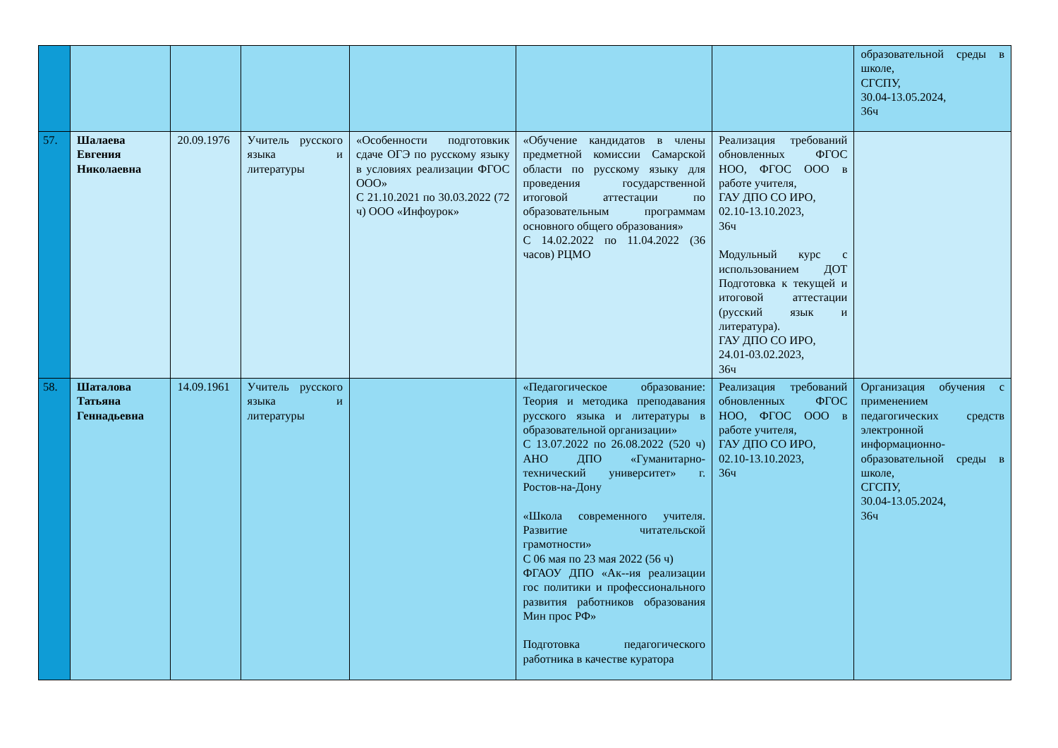| | | | | | | | образовательной среды в школе, СГСПУ, 30.04-13.05.2024, 36ч |
| 57. | Шалаева Евгения Николаевна | 20.09.1976 | Учитель русского языка и литературы | «Особенности подготовкик сдаче ОГЭ по русскому языку в условиях реализации ФГОС ООО» С 21.10.2021 по 30.03.2022 (72 ч) ООО «Инфоурок» | «Обучение кандидатов в члены предметной комиссии Самарской области по русскому языку для проведения государственной итоговой аттестации по образовательным программам основного общего образования» С 14.02.2022 по 11.04.2022 (36 часов) РЦМО | Реализация требований обновленных ФГОС НОО, ФГОС ООО в работе учителя, ГАУ ДПО СО ИРО, 02.10-13.10.2023, 36ч Модульный курс с использованием ДОТ Подготовка к текущей и итоговой аттестации (русский язык и литература). ГАУ ДПО СО ИРО, 24.01-03.02.2023, 36ч | |
| 58. | Шаталова Татьяна Геннадьевна | 14.09.1961 | Учитель русского языка и литературы | | «Педагогическое образование: Теория и методика преподавания русского языка и литературы в образовательной организации» С 13.07.2022 по 26.08.2022 (520 ч) АНО ДПО «Гуманитарно-технический университет» г. Ростов-на-Дону «Школа современного учителя. Развитие читательской грамотности» С 06 мая по 23 мая 2022 (56 ч) ФГАОУ ДПО «Ак--ия реализации гос политики и профессионального развития работников образования Мин прос РФ» Подготовка педагогического работника в качестве куратора | Реализация требований обновленных ФГОС НОО, ФГОС ООО в работе учителя, ГАУ ДПО СО ИРО, 02.10-13.10.2023, 36ч | Организация обучения с применением педагогических средств электронной информационно-образовательной среды в школе, СГСПУ, 30.04-13.05.2024, 36ч |